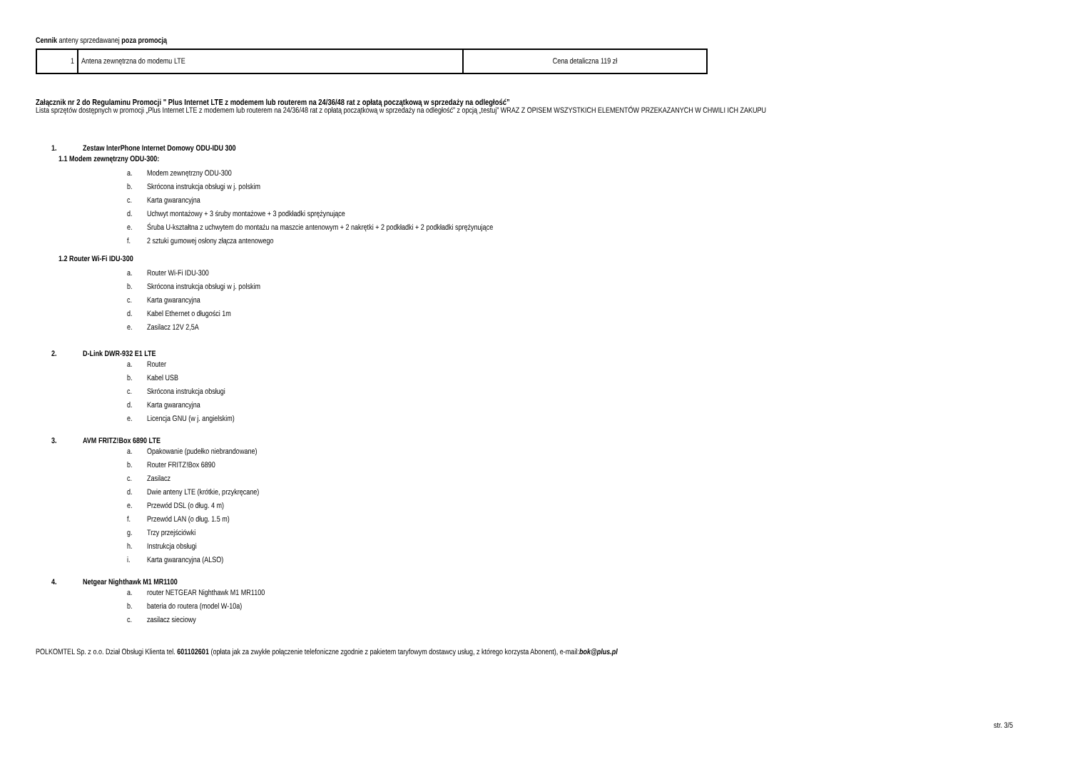Cennik anteny sprzedawanej poza promocją
| 1 | Antena zewnętrzna do modemu LTE | Cena detaliczna 119 zł |
Załącznik nr 2 do Regulaminu Promocji " Plus Internet LTE z modemem lub routerem na 24/36/48 rat z opłatą początkową w sprzedaży na odległość”
Lista sprzętów dostępnych w promocji „Plus Internet LTE z modemem lub routerem na 24/36/48 rat z opłatą początkową w sprzedaży na odległość” z opcją „testuj” WRAZ Z OPISEM WSZYSTKICH ELEMENTÓW PRZEKAZANYCH W CHWILI ICH ZAKUPU
1. Zestaw InterPhone Internet Domowy ODU-IDU 300
1.1 Modem zewnętrzny ODU-300:
a. Modem zewnętrzny ODU-300
b. Skrócona instrukcja obsługi w j. polskim
c. Karta gwarancyjna
d. Uchwyt montażowy + 3 śruby montażowe + 3 podkładki sprężynujące
e. Śruba U-kształtna z uchwytem do montażu na maszcie antenowym + 2 nakrętki + 2 podkładki + 2 podkładki sprężynujące
f. 2 sztuki gumowej osłony złącza antenowego
1.2 Router Wi-Fi IDU-300
a. Router Wi-Fi IDU-300
b. Skrócona instrukcja obsługi w j. polskim
c. Karta gwarancyjna
d. Kabel Ethernet o długości 1m
e. Zasilacz 12V 2,5A
2. D-Link DWR-932 E1 LTE
a. Router
b. Kabel USB
c. Skrócona instrukcja obsługi
d. Karta gwarancyjna
e. Licencja GNU (w j. angielskim)
3. AVM FRITZ!Box 6890 LTE
a. Opakowanie (pudełko niebrandowane)
b. Router FRITZ!Box 6890
c. Zasilacz
d. Dwie anteny LTE (krótkie, przykręcane)
e. Przewód DSL (o dług. 4 m)
f. Przewód LAN (o dług. 1.5 m)
g. Trzy przejściówki
h. Instrukcja obsługi
i. Karta gwarancyjna (ALSO)
4. Netgear Nighthawk M1 MR1100
a. router NETGEAR Nighthawk M1 MR1100
b. bateria do routera (model W-10a)
c. zasilacz sieciowy
POLKOMTEL Sp. z o.o. Dział Obsługi Klienta tel. 601102601 (opłata jak za zwykłe połączenie telefoniczne zgodnie z pakietem taryfowym dostawcy usług, z którego korzysta Abonent), e-mail:bok@plus.pl
str. 3/5